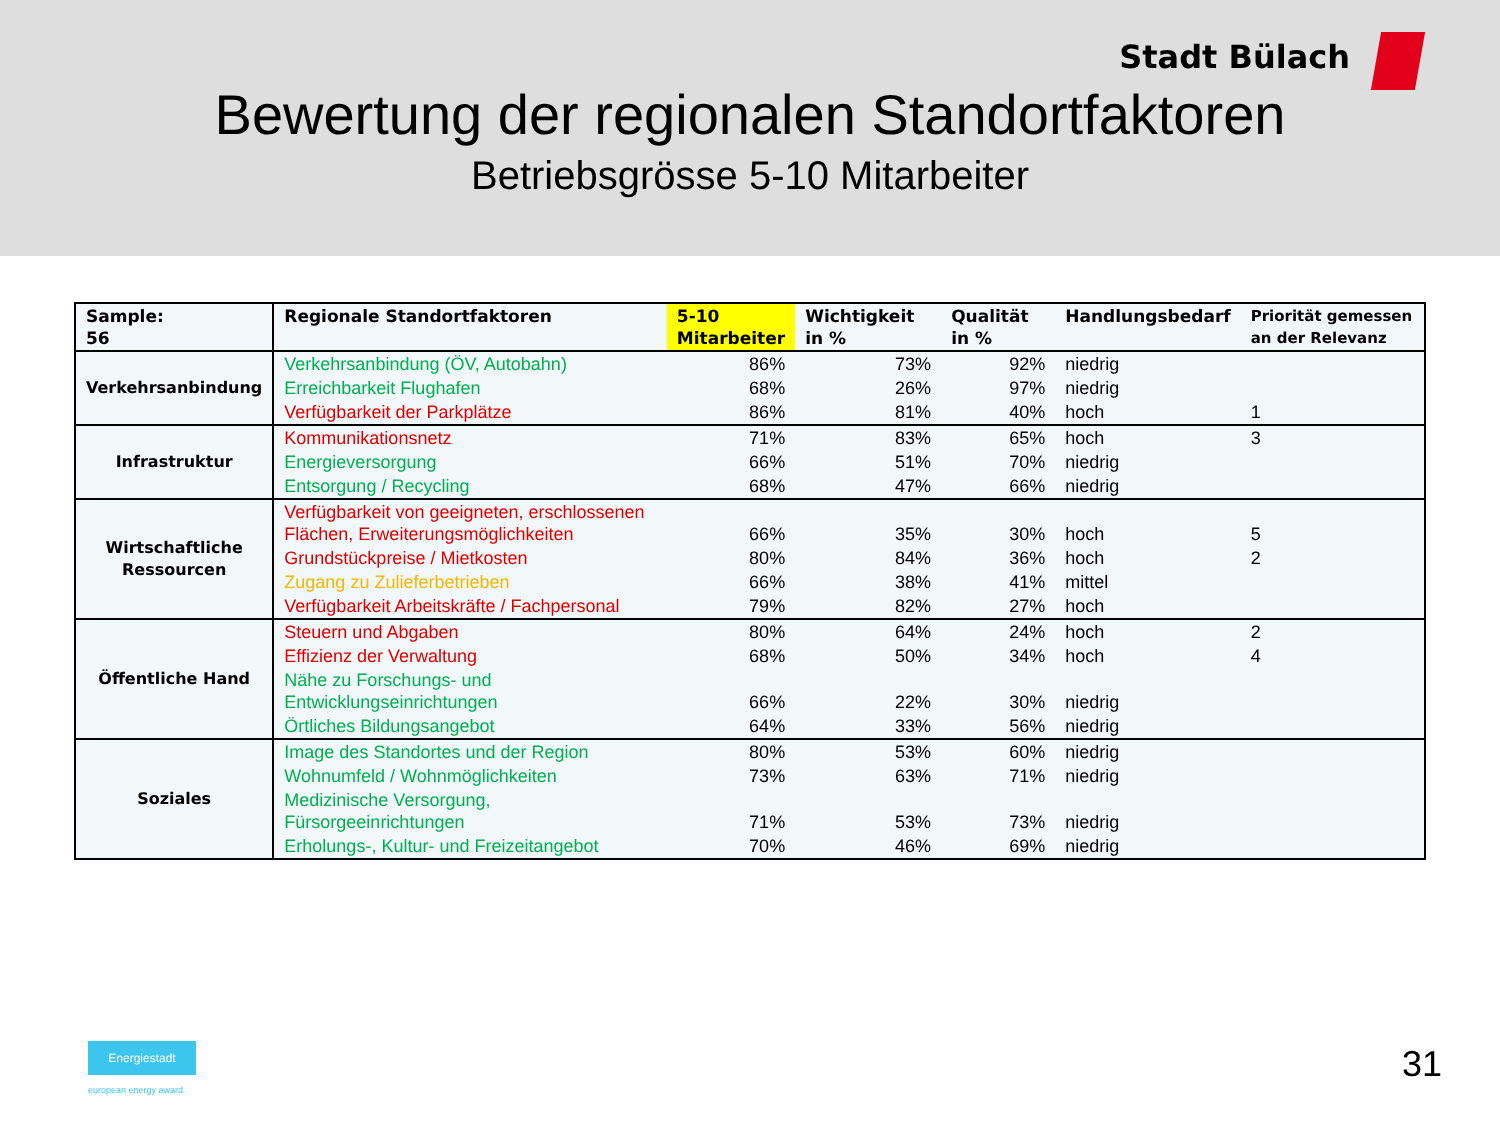Stadt Bülach
Bewertung der regionalen Standortfaktoren
Betriebsgrösse 5-10 Mitarbeiter
| Sample: 56 | Regionale Standortfaktoren | 5-10 Mitarbeiter | Wichtigkeit in % | Qualität in % | Handlungsbedarf | Priorität gemessen an der Relevanz |
| --- | --- | --- | --- | --- | --- | --- |
| Verkehrsanbindung | Verkehrsanbindung (ÖV, Autobahn) | 86% | 73% | 92% | niedrig | |
| | Erreichbarkeit Flughafen | 68% | 26% | 97% | niedrig | |
| | Verfügbarkeit der Parkplätze | 86% | 81% | 40% | hoch | 1 |
| Infrastruktur | Kommunikationsnetz | 71% | 83% | 65% | hoch | 3 |
| | Energieversorgung | 66% | 51% | 70% | niedrig | |
| | Entsorgung / Recycling | 68% | 47% | 66% | niedrig | |
| Wirtschaftliche Ressourcen | Verfügbarkeit von geeigneten, erschlossenen Flächen, Erweiterungsmöglichkeiten | 66% | 35% | 30% | hoch | 5 |
| | Grundstückpreise / Mietkosten | 80% | 84% | 36% | hoch | 2 |
| | Zugang zu Zulieferbetrieben | 66% | 38% | 41% | mittel | |
| | Verfügbarkeit Arbeitskräfte / Fachpersonal | 79% | 82% | 27% | hoch | |
| Öffentliche Hand | Steuern und Abgaben | 80% | 64% | 24% | hoch | 2 |
| | Effizienz der Verwaltung | 68% | 50% | 34% | hoch | 4 |
| | Nähe zu Forschungs- und Entwicklungseinrichtungen | 66% | 22% | 30% | niedrig | |
| | Örtliches Bildungsangebot | 64% | 33% | 56% | niedrig | |
| Soziales | Image des Standortes und der Region | 80% | 53% | 60% | niedrig | |
| | Wohnumfeld / Wohnmöglichkeiten | 73% | 63% | 71% | niedrig | |
| | Medizinische Versorgung, Fürsorgeeinrichtungen | 71% | 53% | 73% | niedrig | |
| | Erholungs-, Kultur- und Freizeitangebot | 70% | 46% | 69% | niedrig | |
Energiestadt
european energy award
31